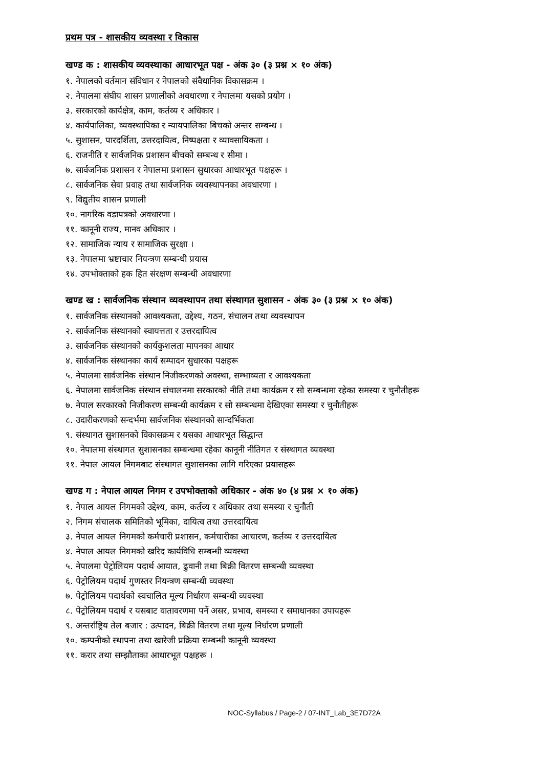प्रथम पत्र - शासकीय व्यवस्था र विकास
खण्ड क : शासकीय व्यवस्थाका आधारभूत पक्ष - अंक ३० (३ प्रश्न × १० अंक)
१. नेपालको वर्तमान संविधान र नेपालको संवैधानिक विकासक्रम ।
२. नेपालमा संघीय शासन प्रणालीको अवधारणा र नेपालमा यसको प्रयोग ।
३. सरकारको कार्यक्षेत्र, काम, कर्तव्य र अधिकार ।
४. कार्यपालिका, व्यवस्थापिका र न्यायपालिका बिचको अन्तर सम्बन्ध ।
५. सुशासन, पारदर्शिता, उत्तरदायित्व, निष्पक्षता र व्यावसायिकता ।
६. राजनीति र सार्वजनिक प्रशासन बीचको सम्बन्ध र सीमा ।
७. सार्वजनिक प्रशासन र नेपालमा प्रशासन सुधारका आधारभूत पक्षहरू ।
८. सार्वजनिक सेवा प्रवाह तथा सार्वजनिक व्यवस्थापनका अवधारणा ।
९. विद्युतीय शासन प्रणाली
१०. नागरिक वडापत्रको अवधारणा ।
११. कानूनी राज्य, मानव अधिकार ।
१२. सामाजिक न्याय र सामाजिक सुरक्षा ।
१३. नेपालमा भ्रष्टाचार नियन्त्रण सम्बन्धी प्रयास
१४. उपभोक्ताको हक हित संरक्षण सम्बन्धी अवधारणा
खण्ड ख : सार्वजनिक संस्थान व्यवस्थापन तथा संस्थागत सुशासन - अंक ३० (३ प्रश्न × १० अंक)
१. सार्वजनिक संस्थानको आवश्यकता, उद्देश्य, गठन, संचालन तथा व्यवस्थापन
२. सार्वजनिक संस्थानको स्वायत्तता र उत्तरदायित्व
३. सार्वजनिक संस्थानको कार्यकुशलता मापनका आधार
४. सार्वजनिक संस्थानका कार्य सम्पादन सुधारका पक्षहरू
५. नेपालमा सार्वजनिक संस्थान निजीकरणको अवस्था, सम्भाव्यता र आवश्यकता
६. नेपालमा सार्वजनिक संस्थान संचालनमा सरकारको नीति तथा कार्यक्रम र सो सम्बन्धमा रहेका समस्या र चुनौतीहरू
७. नेपाल सरकारको निजीकरण सम्बन्धी कार्यक्रम र सो सम्बन्धमा देखिएका समस्या र चुनौतीहरू
८. उदारीकरणको सन्दर्भमा सार्वजनिक संस्थानको सान्दर्भिकता
९. संस्थागत सुशासनको विकासक्रम र यसका आधारभूत सिद्धान्त
१०. नेपालमा संस्थागत सुशासनका सम्बन्धमा रहेका कानूनी नीतिगत र संस्थागत व्यवस्था
११. नेपाल आयल निगमबाट संस्थागत सुशासनका लागि गरिएका प्रयासहरू
खण्ड ग : नेपाल आयल निगम र उपभोक्ताको अधिकार - अंक ४० (४ प्रश्न × १० अंक)
१. नेपाल आयल निगमको उद्देश्य, काम, कर्तव्य र अधिकार तथा समस्या र चुनौती
२. निगम संचालक समितिको भूमिका, दायित्व तथा उत्तरदायित्व
३. नेपाल आयल निगमको कर्मचारी प्रशासन, कर्मचारीका आचारण, कर्तव्य र उत्तरदायित्व
४. नेपाल आयल निगमको खरिद कार्यविधि सम्बन्धी व्यवस्था
५. नेपालमा पेट्रोलियम पदार्थ आयात, ढुवानी तथा बिक्री वितरण सम्बन्धी व्यवस्था
६. पेट्रोलियम पदार्थ गुणस्तर नियन्त्रण सम्बन्धी व्यवस्था
७. पेट्रोलियम पदार्थको स्वचालित मूल्य निर्धारण सम्बन्धी व्यवस्था
८. पेट्रोलियम पदार्थ र यसबाट वातावरणमा पर्ने असर, प्रभाव, समस्या र समाधानका उपायहरू
९. अन्तर्राष्ट्रिय तेल बजार : उत्पादन, बिक्री वितरण तथा मूल्य निर्धारण प्रणाली
१०. कम्पनीको स्थापना तथा खारेजी प्रक्रिया सम्बन्धी कानूनी व्यवस्था
११. करार तथा सम्झौताका आधारभूत पक्षहरू ।
NOC-Syllabus / Page-2 / 07-INT_Lab_3E7D72A